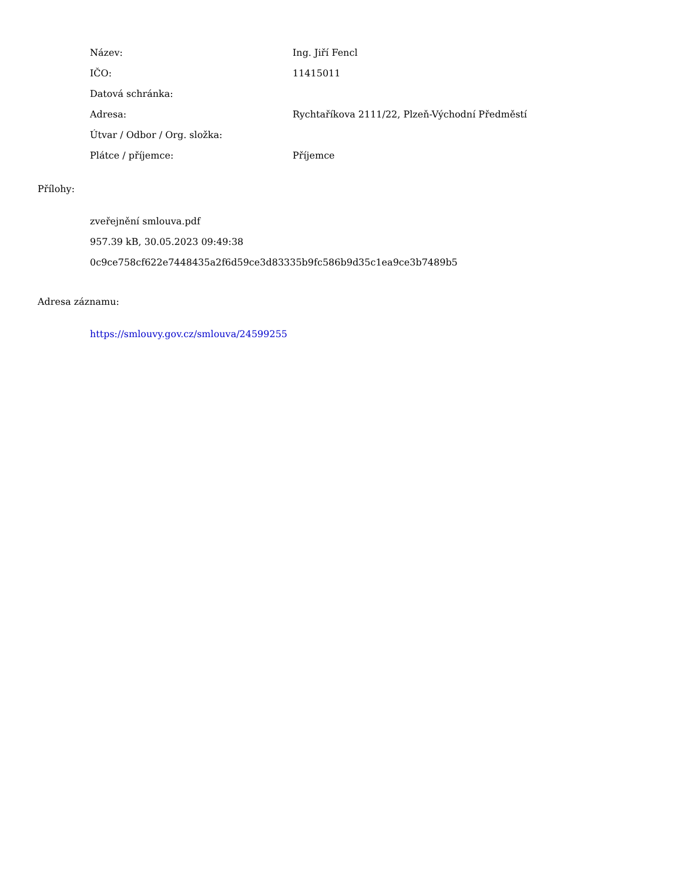| Název: | Ing. Jiří Fencl |
| IČO: | 11415011 |
| Datová schránka: | |
| Adresa: | Rychtaříkova 2111/22, Plzeň-Východní Předměstí |
| Útvar / Odbor / Org. složka: | |
| Plátce / příjemce: | Příjemce |
Přílohy:
zveřejnění smlouva.pdf
957.39 kB, 30.05.2023 09:49:38
0c9ce758cf622e7448435a2f6d59ce3d83335b9fc586b9d35c1ea9ce3b7489b5
Adresa záznamu:
https://smlouvy.gov.cz/smlouva/24599255